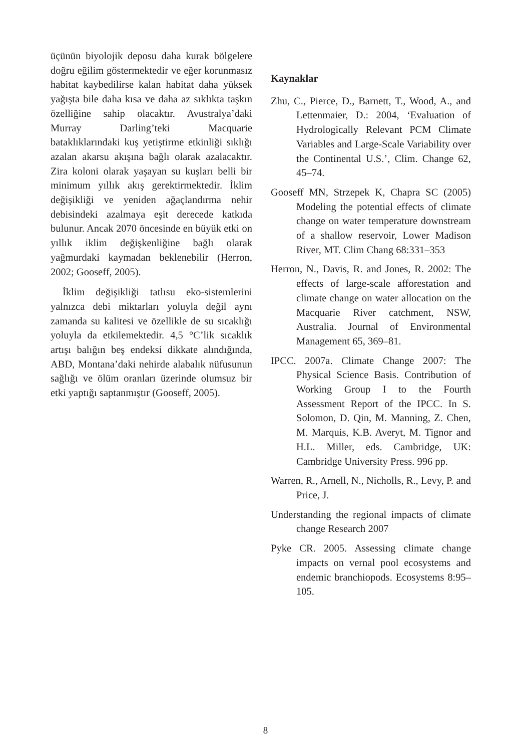üçünün biyolojik deposu daha kurak bölgelere doğru eğilim göstermektedir ve eğer korunmasız habitat kaybedilirse kalan habitat daha yüksek yağışta bile daha kısa ve daha az sıklıkta taşkın özelliğine sahip olacaktır. Avustralya’daki Murray Darling’teki Macquarie bataklıklarındaki kuş yetiştirme etkinliği sıklığı azalan akarsu akışına bağlı olarak azalacaktır. Zira koloni olarak yaşayan su kuşları belli bir minimum yıllık akış gerektirmektedir. İklim değişikliği ve yeniden ağaçlandırma nehir debisindeki azalmaya eşit derecede katkıda bulunur. Ancak 2070 öncesinde en büyük etki on yıllık iklim değişkenliğine bağlı olarak yağmurdaki kaymadan beklenebilir (Herron, 2002; Gooseff, 2005).
İklim değişikliği tatlısu eko-sistemlerini yalnızca debi miktarları yoluyla değil aynı zamanda su kalitesi ve özellikle de su sıcaklığı yoluyla da etkilemektedir. 4,5 °C’lik sıcaklık artışı balığın beş endeksi dikkate alındığında, ABD, Montana’daki nehirde alabalık nüfusunun sağlığı ve ölüm oranları üzerinde olumsuz bir etki yaptığı saptanmıştır (Gooseff, 2005).
Kaynaklar
Zhu, C., Pierce, D., Barnett, T., Wood, A., and Lettenmaier, D.: 2004, ‘Evaluation of Hydrologically Relevant PCM Climate Variables and Large-Scale Variability over the Continental U.S.’, Clim. Change 62, 45–74.
Gooseff MN, Strzepek K, Chapra SC (2005) Modeling the potential effects of climate change on water temperature downstream of a shallow reservoir, Lower Madison River, MT. Clim Chang 68:331–353
Herron, N., Davis, R. and Jones, R. 2002: The effects of large-scale afforestation and climate change on water allocation on the Macquarie River catchment, NSW, Australia. Journal of Environmental Management 65, 369–81.
IPCC. 2007a. Climate Change 2007: The Physical Science Basis. Contribution of Working Group I to the Fourth Assessment Report of the IPCC. In S. Solomon, D. Qin, M. Manning, Z. Chen, M. Marquis, K.B. Averyt, M. Tignor and H.L. Miller, eds. Cambridge, UK: Cambridge University Press. 996 pp.
Warren, R., Arnell, N., Nicholls, R., Levy, P. and Price, J.
Understanding the regional impacts of climate change Research 2007
Pyke CR. 2005. Assessing climate change impacts on vernal pool ecosystems and endemic branchiopods. Ecosystems 8:95–105.
8